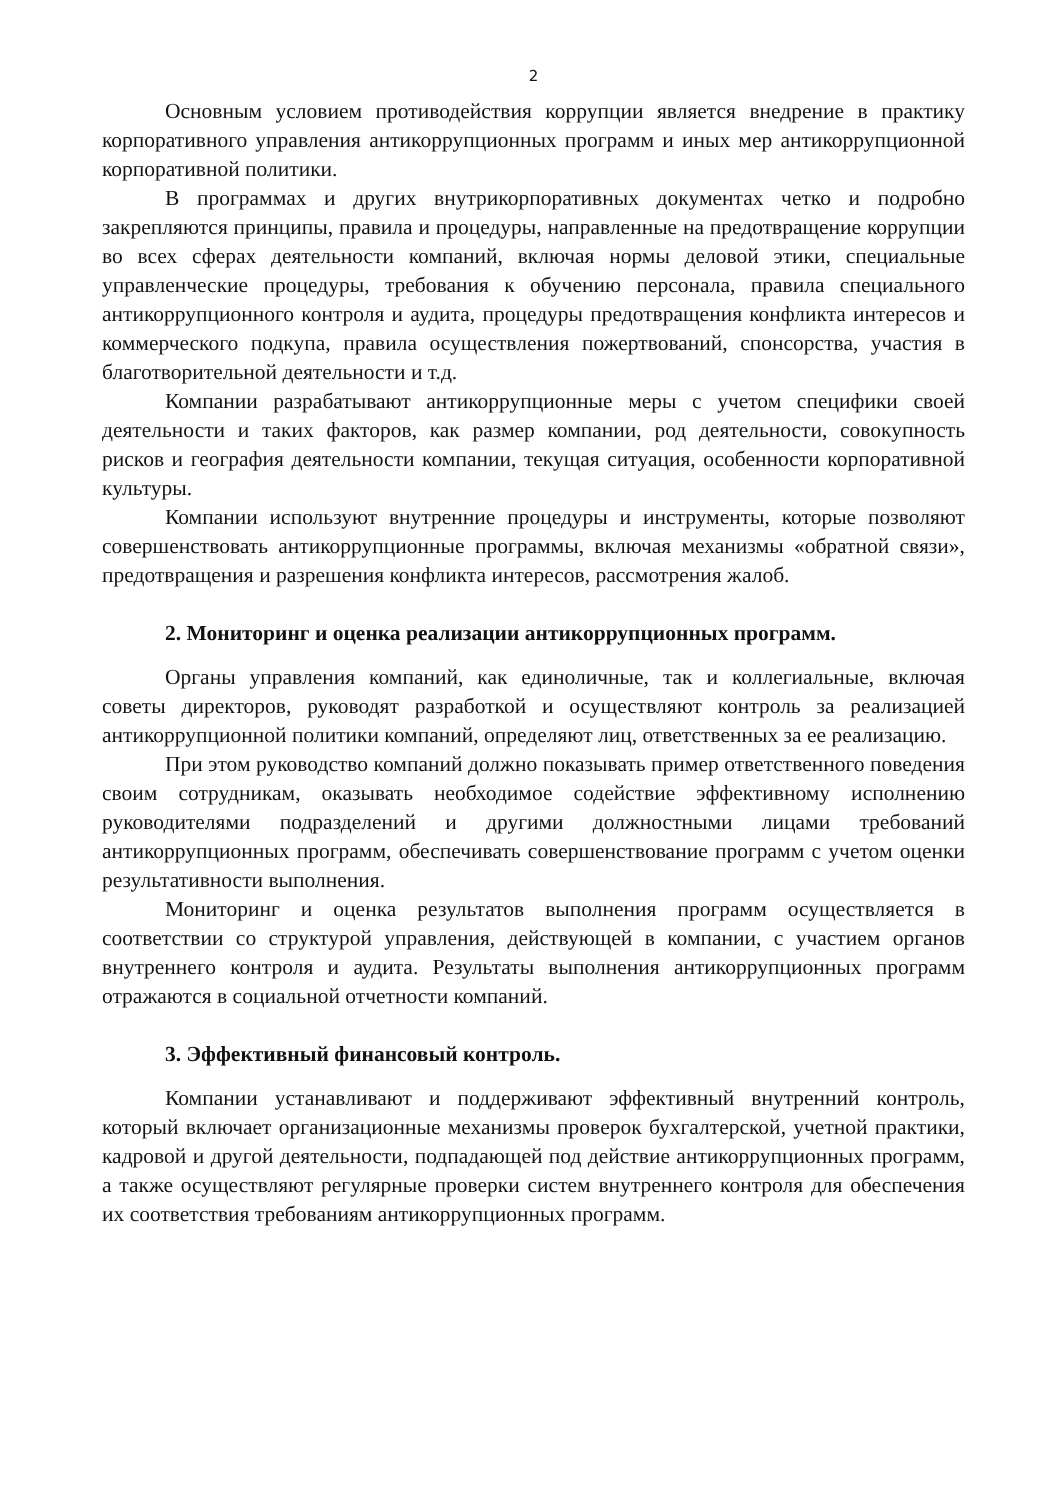2
Основным условием противодействия коррупции является внедрение в практику корпоративного управления антикоррупционных программ и иных мер антикоррупционной корпоративной политики.
В программах и других внутрикорпоративных документах четко и подробно закрепляются принципы, правила и процедуры, направленные на предотвращение коррупции во всех сферах деятельности компаний, включая нормы деловой этики, специальные управленческие процедуры, требования к обучению персонала, правила специального антикоррупционного контроля и аудита, процедуры предотвращения конфликта интересов и коммерческого подкупа, правила осуществления пожертвований, спонсорства, участия в благотворительной деятельности и т.д.
Компании разрабатывают антикоррупционные меры с учетом специфики своей деятельности и таких факторов, как размер компании, род деятельности, совокупность рисков и география деятельности компании, текущая ситуация, особенности корпоративной культуры.
Компании используют внутренние процедуры и инструменты, которые позволяют совершенствовать антикоррупционные программы, включая механизмы «обратной связи», предотвращения и разрешения конфликта интересов, рассмотрения жалоб.
2. Мониторинг и оценка реализации антикоррупционных программ.
Органы управления компаний, как единоличные, так и коллегиальные, включая советы директоров, руководят разработкой и осуществляют контроль за реализацией антикоррупционной политики компаний, определяют лиц, ответственных за ее реализацию.
При этом руководство компаний должно показывать пример ответственного поведения своим сотрудникам, оказывать необходимое содействие эффективному исполнению руководителями подразделений и другими должностными лицами требований антикоррупционных программ, обеспечивать совершенствование программ с учетом оценки результативности выполнения.
Мониторинг и оценка результатов выполнения программ осуществляется в соответствии со структурой управления, действующей в компании, с участием органов внутреннего контроля и аудита. Результаты выполнения антикоррупционных программ отражаются в социальной отчетности компаний.
3. Эффективный финансовый контроль.
Компании устанавливают и поддерживают эффективный внутренний контроль, который включает организационные механизмы проверок бухгалтерской, учетной практики, кадровой и другой деятельности, подпадающей под действие антикоррупционных программ, а также осуществляют регулярные проверки систем внутреннего контроля для обеспечения их соответствия требованиям антикоррупционных программ.